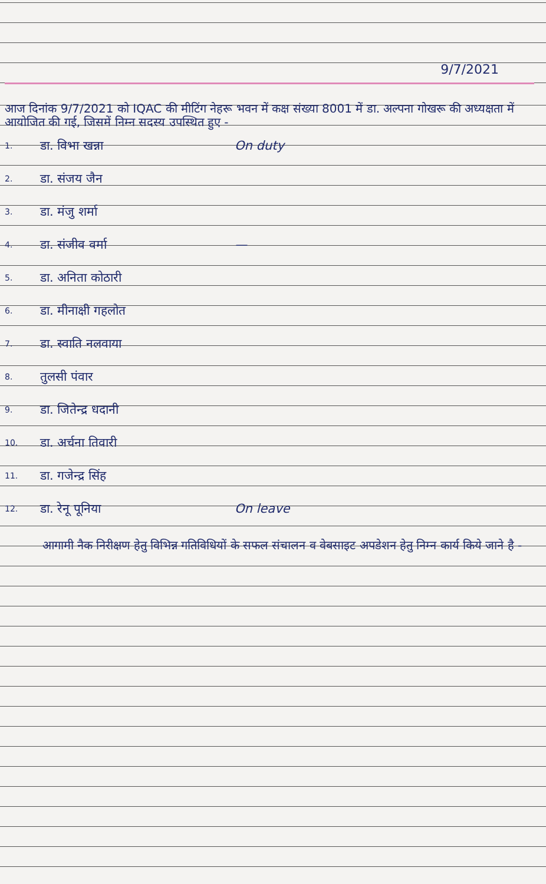9/7/2021
आज दिनांक 9/7/2021 को IQAC की मीटिंग नेहरू भवन में कक्ष संख्या 8001 में डा. अल्पना गोखरू की अध्यक्षता में आयोजित की गई, जिसमें निम्न सदस्य उपस्थित हुए -
1. डा. विभा खन्ना On duty
2. डा. संजय जैन
3. डा. मंजु शर्मा
4. डा. संजीव वर्मा —
5. डा. अनिता कोठारी
6. डा. मीनाक्षी गहलोत
7. डा. स्वाति नलवाया
8. तुलसी पंवार
9. डा. जितेन्द्र धदानी
10. डा. अर्चना तिवारी
11. डा. गजेन्द्र सिंह
12. डा. रेनू पूनिया On leave
आगामी नैक निरीक्षण हेतु विभिन्न गतिविधियों के सफल संचालन व वेबसाइट अपडेशन हेतु निम्न कार्य किये जाने है -